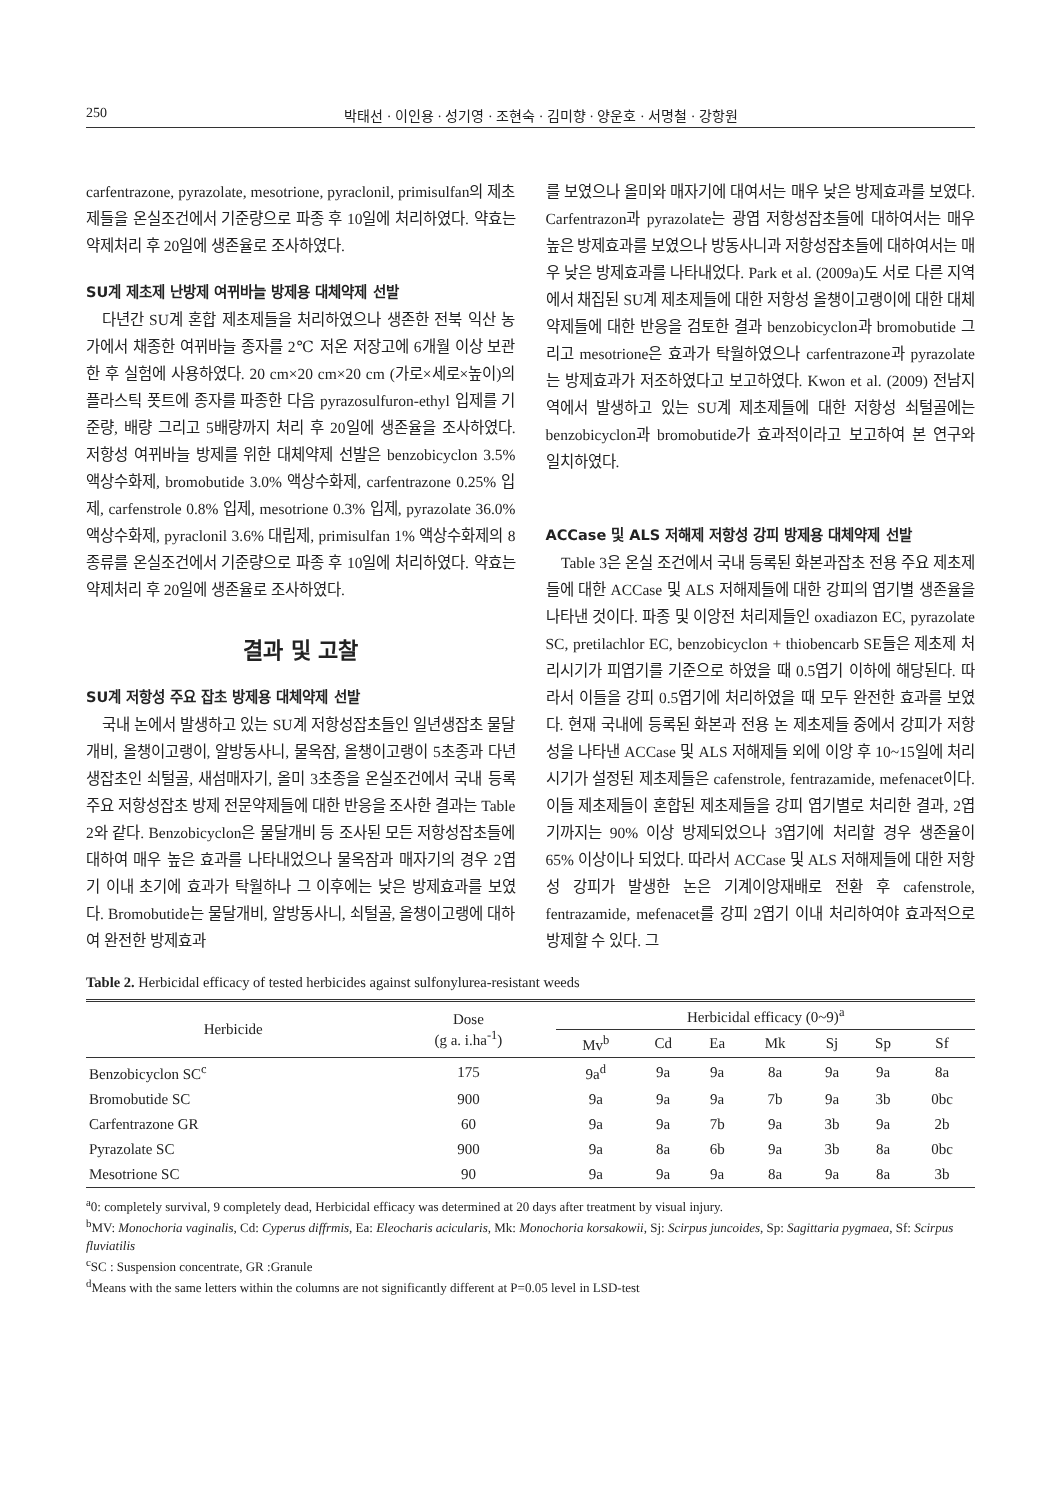250 박태선 · 이인용 · 성기영 · 조현숙 · 김미향 · 양운호 · 서명철 · 강항원
carfentrazone, pyrazolate, mesotrione, pyraclonil, primisulfan의 제초제들을 온실조건에서 기준량으로 파종 후 10일에 처리하였다. 약효는 약제처리 후 20일에 생존율로 조사하였다.
SU계 제초제 난방제 여뀌바늘 방제용 대체약제 선발
다년간 SU계 혼합 제초제들을 처리하였으나 생존한 전북 익산 농가에서 채종한 여뀌바늘 종자를 2℃ 저온 저장고에 6개월 이상 보관한 후 실험에 사용하였다. 20 cm×20 cm×20 cm (가로×세로×높이)의 플라스틱 폿트에 종자를 파종한 다음 pyrazosulfuron-ethyl 입제를 기준량, 배량 그리고 5배량까지 처리 후 20일에 생존율을 조사하였다. 저항성 여뀌바늘 방제를 위한 대체약제 선발은 benzobicyclon 3.5% 액상수화제, bromobutide 3.0% 액상수화제, carfentrazone 0.25% 입제, carfenstrole 0.8% 입제, mesotrione 0.3% 입제, pyrazolate 36.0% 액상수화제, pyraclonil 3.6% 대립제, primisulfan 1% 액상수화제의 8종류를 온실조건에서 기준량으로 파종 후 10일에 처리하였다. 약효는 약제처리 후 20일에 생존율로 조사하였다.
결과 및 고찰
SU계 저항성 주요 잡초 방제용 대체약제 선발
국내 논에서 발생하고 있는 SU계 저항성잡초들인 일년생잡초 물달개비, 올챙이고랭이, 알방동사니, 물옥잠, 올챙이고랭이 5초종과 다년생잡초인 쇠털골, 새섬매자기, 올미 3초종을 온실조건에서 국내 등록 주요 저항성잡초 방제 전문약제들에 대한 반응을 조사한 결과는 Table 2와 같다. Benzobicyclon은 물달개비 등 조사된 모든 저항성잡초들에 대하여 매우 높은 효과를 나타내었으나 물옥잠과 매자기의 경우 2엽기 이내 초기에 효과가 탁월하나 그 이후에는 낮은 방제효과를 보였다. Bromobutide는 물달개비, 알방동사니, 쇠털골, 올챙이고랭에 대하여 완전한 방제효과
를 보였으나 올미와 매자기에 대여서는 매우 낮은 방제효과를 보였다. Carfentrazon과 pyrazolate는 광엽 저항성잡초들에 대하여서는 매우 높은 방제효과를 보였으나 방동사니과 저항성잡초들에 대하여서는 매우 낮은 방제효과를 나타내었다. Park et al. (2009a)도 서로 다른 지역에서 채집된 SU계 제초제들에 대한 저항성 올챙이고랭이에 대한 대체약제들에 대한 반응을 검토한 결과 benzobicyclon과 bromobutide 그리고 mesotrione은 효과가 탁월하였으나 carfentrazone과 pyrazolate는 방제효과가 저조하였다고 보고하였다. Kwon et al. (2009) 전남지역에서 발생하고 있는 SU계 제초제들에 대한 저항성 쇠털골에는 benzobicyclon과 bromobutide가 효과적이라고 보고하여 본 연구와 일치하였다.
ACCase 및 ALS 저해제 저항성 강피 방제용 대체약제 선발
Table 3은 온실 조건에서 국내 등록된 화본과잡초 전용 주요 제초제들에 대한 ACCase 및 ALS 저해제들에 대한 강피의 엽기별 생존율을 나타낸 것이다. 파종 및 이앙전 처리제들인 oxadiazon EC, pyrazolate SC, pretilachlor EC, benzobicyclon + thiobencarb SE들은 제초제 처리시기가 피엽기를 기준으로 하였을 때 0.5엽기 이하에 해당된다. 따라서 이들을 강피 0.5엽기에 처리하였을 때 모두 완전한 효과를 보였다. 현재 국내에 등록된 화본과 전용 논 제초제들 중에서 강피가 저항성을 나타낸 ACCase 및 ALS 저해제들 외에 이앙 후 10~15일에 처리시기가 설정된 제초제들은 cafenstrole, fentrazamide, mefenacet이다. 이들 제초제들이 혼합된 제초제들을 강피 엽기별로 처리한 결과, 2엽기까지는 90% 이상 방제되었으나 3엽기에 처리할 경우 생존율이 65% 이상이나 되었다. 따라서 ACCase 및 ALS 저해제들에 대한 저항성 강피가 발생한 논은 기계이앙재배로 전환 후 cafenstrole, fentrazamide, mefenacet를 강피 2엽기 이내 처리하여야 효과적으로 방제할 수 있다. 그
Table 2. Herbicidal efficacy of tested herbicides against sulfonylurea-resistant weeds
| Herbicide | Dose (g a. i.ha<sup>-1</sup>) | Herbicidal efficacy (0~9)<sup>a</sup> | | | | | | |
| --- | --- | --- | --- | --- | --- | --- | --- | --- |
| | | Mv<sup>b</sup> | Cd | Ea | Mk | Sj | Sp | Sf |
| Benzobicyclon SC<sup>c</sup> | 175 | 9a<sup>d</sup> | 9a | 9a | 8a | 9a | 9a | 8a |
| Bromobutide SC | 900 | 9a | 9a | 9a | 7b | 9a | 3b | 0bc |
| Carfentrazone GR | 60 | 9a | 9a | 7b | 9a | 3b | 9a | 2b |
| Pyrazolate SC | 900 | 9a | 8a | 6b | 9a | 3b | 8a | 0bc |
| Mesotrione SC | 90 | 9a | 9a | 9a | 8a | 9a | 8a | 3b |
<sup>a</sup> 0: completely survival, 9 completely dead, Herbicidal efficacy was determined at 20 days after treatment by visual injury.
<sup>b</sup> MV: Monochoria vaginalis, Cd: Cyperus diffrmis, Ea: Eleocharis acicularis, Mk: Monochoria korsakowii, Sj: Scirpus juncoides, Sp: Sagittaria pygmaea, Sf: Scirpus fluviatilis
<sup>c</sup> SC : Suspension concentrate, GR :Granule
<sup>d</sup> Means with the same letters within the columns are not significantly different at P=0.05 level in LSD-test